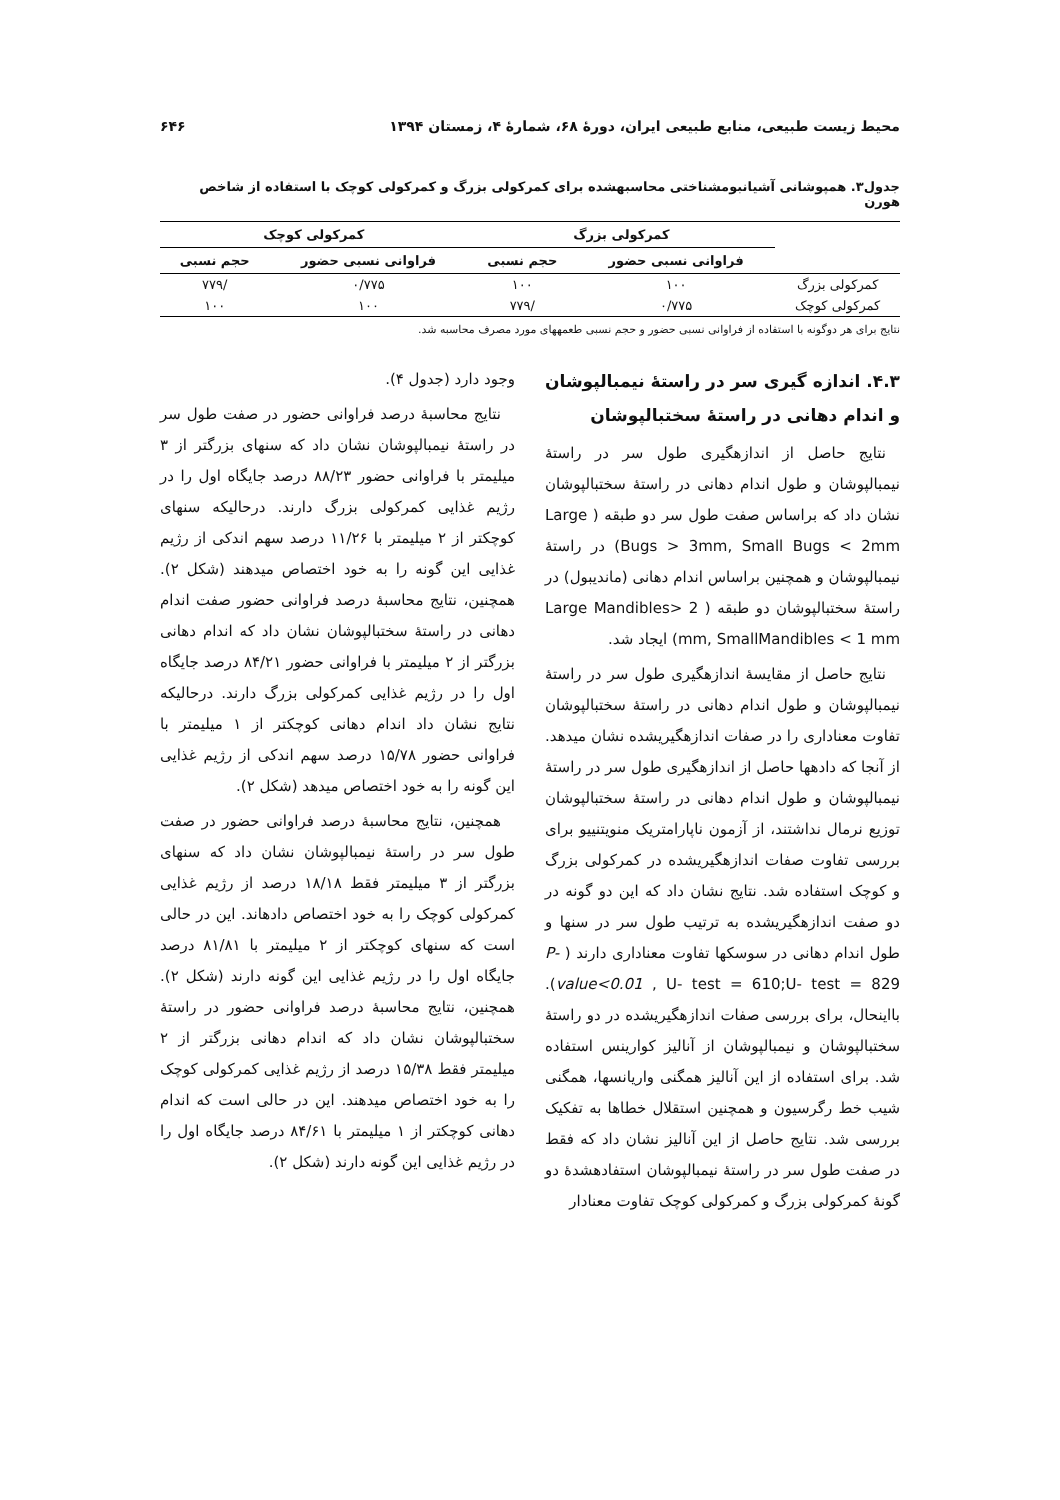محیط زیست طبیعی، منابع طبیعی ایران، دورهٔ ۶۸، شمارهٔ ۴، زمستان ۱۳۹۴ ۶۴۶
جدول۳. همپوشانی آشیانبومشناختی محاسبهشده برای کمرکولی بزرگ و کمرکولی کوچک با استفاده از شاخص هورن
| | کمرکولی بزرگ | | کمرکولی کوچک | |
| --- | --- | --- | --- | --- |
| | فراوانی نسبی حضور | حجم نسبی | فراوانی نسبی حضور | حجم نسبی |
| کمرکولی بزرگ | ۱۰۰ | ۱۰۰ | ۰/۷۷۵ | /۷۷۹ |
| کمرکولی کوچک | ۰/۷۷۵ | /۷۷۹ | ۱۰۰ | ۱۰۰ |
نتایج برای هر دوگونه با استفاده از فراوانی نسبی حضور و حجم نسبی طعمههای مورد مصرف محاسبه شد.
۴.۳. اندازه گیری سر در راستهٔ نیمبالپوشان و اندام دهانی در راستهٔ سختبالپوشان
نتایج حاصل از اندازهگیری طول سر در راستهٔ نیمبالپوشان و طول اندام دهانی در راستهٔ سختبالپوشان نشان داد که براساس صفت طول سر دو طبقه ( Large Bugs > 3mm, Small Bugs < 2mm) در راستهٔ نیمبالپوشان و همچنین براساس اندام دهانی (ماندیبول) در راستهٔ سختبالپوشان دو طبقه ( Large Mandibles> 2 mm, SmallMandibles < 1 mm) ایجاد شد.
نتایج حاصل از مقایسهٔ اندازهگیری طول سر در راستهٔ نیمبالپوشان و طول اندام دهانی در راستهٔ سختبالپوشان تفاوت معناداری را در صفات اندازهگیریشده نشان میدهد. از آنجا که دادهها حاصل از اندازهگیری طول سر در راستهٔ نیمبالپوشان و طول اندام دهانی در راستهٔ سختبالپوشان توزیع نرمال نداشتند، از آزمون ناپارامتریک منویتنییو برای بررسی تفاوت صفات اندازهگیریشده در کمرکولی بزرگ و کوچک استفاده شد. نتایج نشان داد که این دو گونه در دو صفت اندازهگیریشده به ترتیب طول سر در سنها و طول اندام دهانی در سوسکها تفاوت معناداری دارند ( P-value<0.01 , U- test = 610;U- test = 829). بااینحال، برای بررسی صفات اندازهگیریشده در دو راستهٔ سختبالپوشان و نیمبالپوشان از آنالیز کوارینس استفاده شد. برای استفاده از این آنالیز همگنی واریانسها، همگنی شیب خط رگرسیون و همچنین استقلال خطاها به تفکیک بررسی شد. نتایج حاصل از این آنالیز نشان داد که فقط در صفت طول سر در راستهٔ نیمبالپوشان استفادهشدهٔ دو گونهٔ کمرکولی بزرگ و کمرکولی کوچک تفاوت معنادار
وجود دارد (جدول ۴).
نتایج محاسبهٔ درصد فراوانی حضور در صفت طول سر در راستهٔ نیمبالپوشان نشان داد که سنهای بزرگتر از ۳ میلیمتر با فراوانی حضور ۸۸/۲۳ درصد جایگاه اول را در رژیم غذایی کمرکولی بزرگ دارند. درحالیکه سنهای کوچکتر از ۲ میلیمتر با ۱۱/۲۶ درصد سهم اندکی از رژیم غذایی این گونه را به خود اختصاص میدهند (شکل ۲). همچنین، نتایج محاسبهٔ درصد فراوانی حضور صفت اندام دهانی در راستهٔ سختبالپوشان نشان داد که اندام دهانی بزرگتر از ۲ میلیمتر با فراوانی حضور ۸۴/۲۱ درصد جایگاه اول را در رژیم غذایی کمرکولی بزرگ دارند. درحالیکه نتایج نشان داد اندام دهانی کوچکتر از ۱ میلیمتر با فراوانی حضور ۱۵/۷۸ درصد سهم اندکی از رژیم غذایی این گونه را به خود اختصاص میدهد (شکل ۲).
همچنین، نتایج محاسبهٔ درصد فراوانی حضور در صفت طول سر در راستهٔ نیمبالپوشان نشان داد که سنهای بزرگتر از ۳ میلیمتر فقط ۱۸/۱۸ درصد از رژیم غذایی کمرکولی کوچک را به خود اختصاص دادهاند. این در حالی است که سنهای کوچکتر از ۲ میلیمتر با ۸۱/۸۱ درصد جایگاه اول را در رژیم غذایی این گونه دارند (شکل ۲). همچنین، نتایج محاسبهٔ درصد فراوانی حضور در راستهٔ سختبالپوشان نشان داد که اندام دهانی بزرگتر از ۲ میلیمتر فقط ۱۵/۳۸ درصد از رژیم غذایی کمرکولی کوچک را به خود اختصاص میدهند. این در حالی است که اندام دهانی کوچکتر از ۱ میلیمتر با ۸۴/۶۱ درصد جایگاه اول را در رژیم غذایی این گونه دارند (شکل ۲).